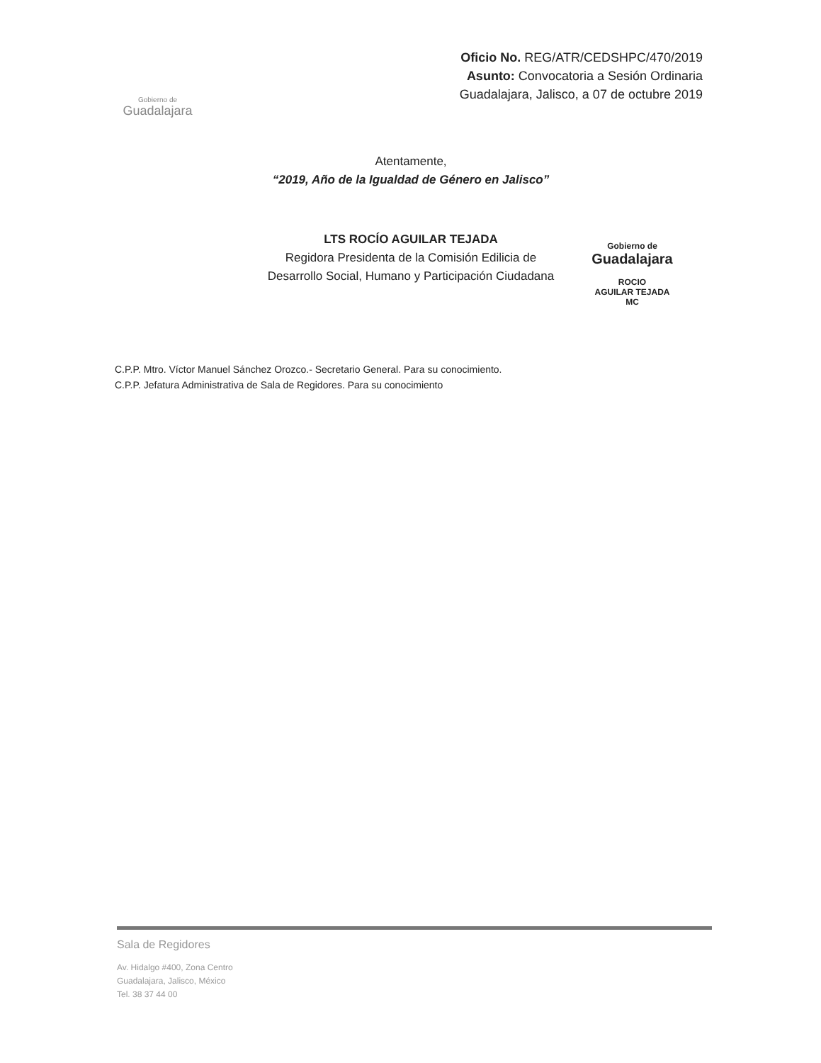Gobierno de
Guadalajara
Oficio No. REG/ATR/CEDSHPC/470/2019
Asunto: Convocatoria a Sesión Ordinaria
Guadalajara, Jalisco, a 07 de octubre 2019
Atentamente,
“2019, Año de la Igualdad de Género en Jalisco”
LTS ROCÍO AGUILAR TEJADA
Regidora Presidenta de la Comisión Edilicia de
Desarrollo Social, Humano y Participación Ciudadana
Gobierno de
Guadalajara
ROCIO
AGUILAR TEJADA
MC
C.P.P. Mtro. Víctor Manuel Sánchez Orozco.- Secretario General. Para su conocimiento.
C.P.P. Jefatura Administrativa de Sala de Regidores. Para su conocimiento
Sala de Regidores
Av. Hidalgo #400, Zona Centro
Guadalajara, Jalisco, México
Tel. 38 37 44 00